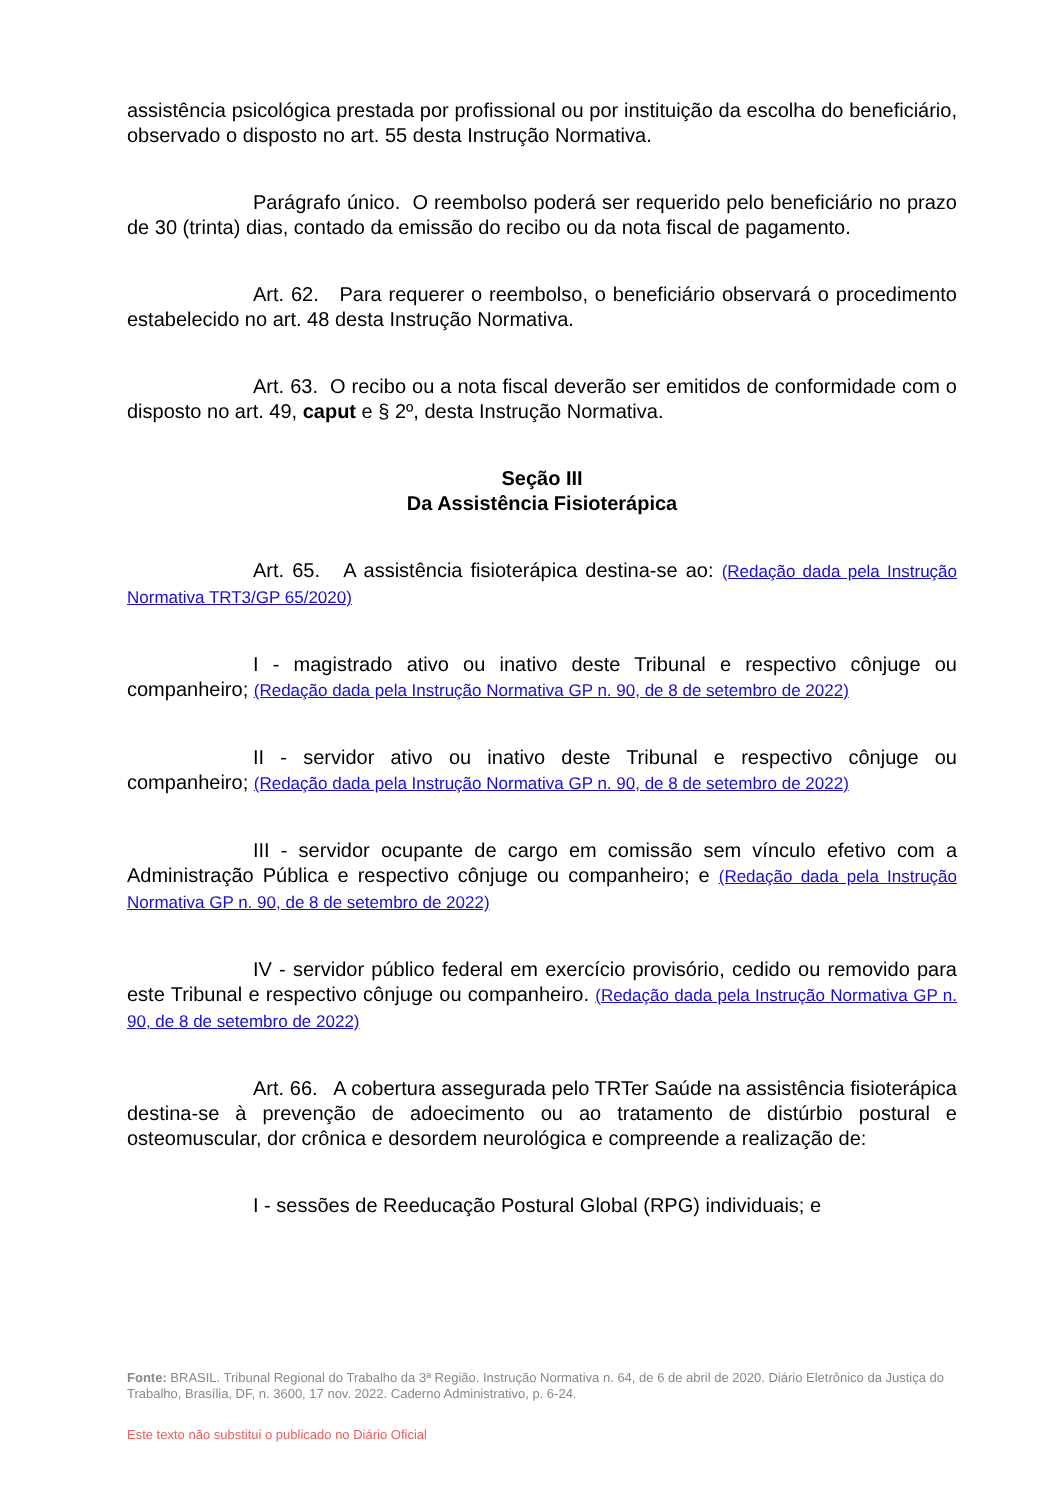assistência psicológica prestada por profissional ou por instituição da escolha do beneficiário, observado o disposto no art. 55 desta Instrução Normativa.
Parágrafo único. O reembolso poderá ser requerido pelo beneficiário no prazo de 30 (trinta) dias, contado da emissão do recibo ou da nota fiscal de pagamento.
Art. 62. Para requerer o reembolso, o beneficiário observará o procedimento estabelecido no art. 48 desta Instrução Normativa.
Art. 63. O recibo ou a nota fiscal deverão ser emitidos de conformidade com o disposto no art. 49, caput e § 2º, desta Instrução Normativa.
Seção III
Da Assistência Fisioterápica
Art. 65. A assistência fisioterápica destina-se ao: (Redação dada pela Instrução Normativa TRT3/GP 65/2020)
I - magistrado ativo ou inativo deste Tribunal e respectivo cônjuge ou companheiro; (Redação dada pela Instrução Normativa GP n. 90, de 8 de setembro de 2022)
II - servidor ativo ou inativo deste Tribunal e respectivo cônjuge ou companheiro; (Redação dada pela Instrução Normativa GP n. 90, de 8 de setembro de 2022)
III - servidor ocupante de cargo em comissão sem vínculo efetivo com a Administração Pública e respectivo cônjuge ou companheiro; e (Redação dada pela Instrução Normativa GP n. 90, de 8 de setembro de 2022)
IV - servidor público federal em exercício provisório, cedido ou removido para este Tribunal e respectivo cônjuge ou companheiro. (Redação dada pela Instrução Normativa GP n. 90, de 8 de setembro de 2022)
Art. 66. A cobertura assegurada pelo TRTer Saúde na assistência fisioterápica destina-se à prevenção de adoecimento ou ao tratamento de distúrbio postural e osteomuscular, dor crônica e desordem neurológica e compreende a realização de:
I - sessões de Reeducação Postural Global (RPG) individuais; e
Fonte: BRASIL. Tribunal Regional do Trabalho da 3ª Região. Instrução Normativa n. 64, de 6 de abril de 2020. Diário Eletrônico da Justiça do Trabalho, Brasília, DF, n. 3600, 17 nov. 2022. Caderno Administrativo, p. 6-24.
Este texto não substitui o publicado no Diário Oficial